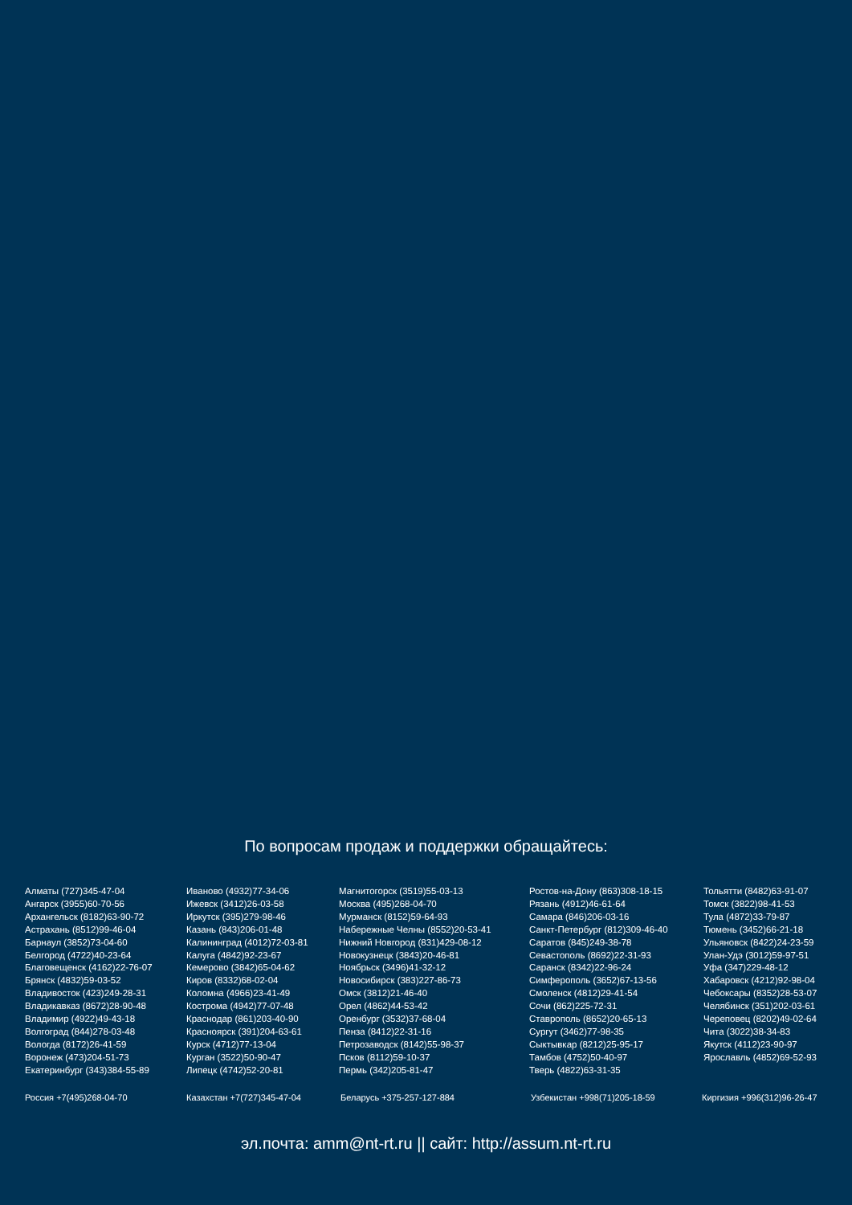По вопросам продаж и поддержки обращайтесь:
Алматы (727)345-47-04
Ангарск (3955)60-70-56
Архангельск (8182)63-90-72
Астрахань (8512)99-46-04
Барнаул (3852)73-04-60
Белгород (4722)40-23-64
Благовещенск (4162)22-76-07
Брянск (4832)59-03-52
Владивосток (423)249-28-31
Владикавказ (8672)28-90-48
Владимир (4922)49-43-18
Волгоград (844)278-03-48
Вологда (8172)26-41-59
Воронеж (473)204-51-73
Екатеринбург (343)384-55-89
Иваново (4932)77-34-06
Ижевск (3412)26-03-58
Иркутск (395)279-98-46
Казань (843)206-01-48
Калининград (4012)72-03-81
Калуга (4842)92-23-67
Кемерово (3842)65-04-62
Киров (8332)68-02-04
Коломна (4966)23-41-49
Кострома (4942)77-07-48
Краснодар (861)203-40-90
Красноярск (391)204-63-61
Курск (4712)77-13-04
Курган (3522)50-90-47
Липецк (4742)52-20-81
Магнитогорск (3519)55-03-13
Москва (495)268-04-70
Мурманск (8152)59-64-93
Набережные Челны (8552)20-53-41
Нижний Новгород (831)429-08-12
Новокузнецк (3843)20-46-81
Ноябрьск (3496)41-32-12
Новосибирск (383)227-86-73
Омск (3812)21-46-40
Орел (4862)44-53-42
Оренбург (3532)37-68-04
Пенза (8412)22-31-16
Петрозаводск (8142)55-98-37
Псков (8112)59-10-37
Пермь (342)205-81-47
Ростов-на-Дону (863)308-18-15
Рязань (4912)46-61-64
Самара (846)206-03-16
Санкт-Петербург (812)309-46-40
Саратов (845)249-38-78
Севастополь (8692)22-31-93
Саранск (8342)22-96-24
Симферополь (3652)67-13-56
Смоленск (4812)29-41-54
Сочи (862)225-72-31
Ставрополь (8652)20-65-13
Сургут (3462)77-98-35
Сыктывкар (8212)25-95-17
Тамбов (4752)50-40-97
Тверь (4822)63-31-35
Тольятти (8482)63-91-07
Томск (3822)98-41-53
Тула (4872)33-79-87
Тюмень (3452)66-21-18
Ульяновск (8422)24-23-59
Улан-Удэ (3012)59-97-51
Уфа (347)229-48-12
Хабаровск (4212)92-98-04
Чебоксары (8352)28-53-07
Челябинск (351)202-03-61
Череповец (8202)49-02-64
Чита (3022)38-34-83
Якутск (4112)23-90-97
Ярославль (4852)69-52-93
Россия +7(495)268-04-70 Казахстан +7(727)345-47-04 Беларусь +375-257-127-884 Узбекистан +998(71)205-18-59 Киргизия +996(312)96-26-47
эл.почта: amm@nt-rt.ru || сайт: http://assum.nt-rt.ru